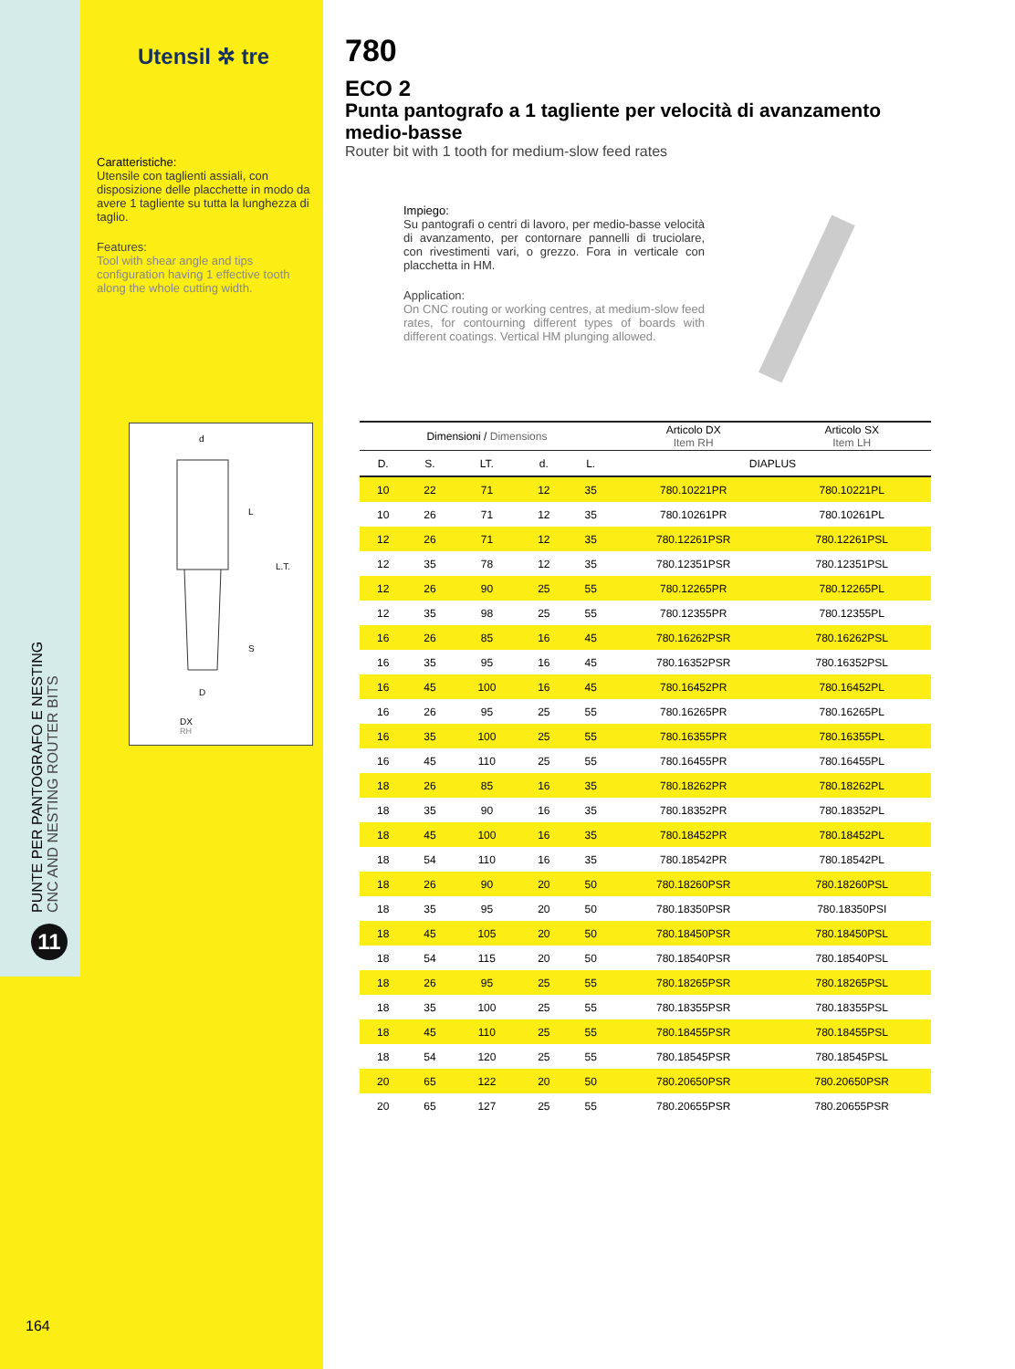PUNTE PER PANTOGRAFO E NESTING
CNC AND NESTING ROUTER BITS
11
164
Utensil ✲ tre
Caratteristiche:
Utensile con taglienti assiali, con disposizione delle placchette in modo da avere 1 tagliente su tutta la lunghezza di taglio.
Features:
Tool with shear angle and tips configuration having 1 effective tooth along the whole cutting width.
d
D
L
L.T.
S
DX
RH
780
ECO 2
Punta pantografo a 1 tagliente per velocità di avanzamento medio-basse
Router bit with 1 tooth for medium-slow feed rates
Impiego:
Su pantografi o centri di lavoro, per medio-basse velocità di avanzamento, per contornare pannelli di truciolare, con rivestimenti vari, o grezzo. Fora in verticale con placchetta in HM.
Application:
On CNC routing or working centres, at medium-slow feed rates, for contourning different types of boards with different coatings. Vertical HM plunging allowed.
| Dimensioni / Dimensions | | | | | Articolo DX Item RH | Articolo SX Item LH |
| --- | --- | --- | --- | --- | --- | --- |
| D. | S. | LT. | d. | L. | DIAPLUS | |
| 10 | 22 | 71 | 12 | 35 | 780.10221PR | 780.10221PL |
| 10 | 26 | 71 | 12 | 35 | 780.10261PR | 780.10261PL |
| 12 | 26 | 71 | 12 | 35 | 780.12261PSR | 780.12261PSL |
| 12 | 35 | 78 | 12 | 35 | 780.12351PSR | 780.12351PSL |
| 12 | 26 | 90 | 25 | 55 | 780.12265PR | 780.12265PL |
| 12 | 35 | 98 | 25 | 55 | 780.12355PR | 780.12355PL |
| 16 | 26 | 85 | 16 | 45 | 780.16262PSR | 780.16262PSL |
| 16 | 35 | 95 | 16 | 45 | 780.16352PSR | 780.16352PSL |
| 16 | 45 | 100 | 16 | 45 | 780.16452PR | 780.16452PL |
| 16 | 26 | 95 | 25 | 55 | 780.16265PR | 780.16265PL |
| 16 | 35 | 100 | 25 | 55 | 780.16355PR | 780.16355PL |
| 16 | 45 | 110 | 25 | 55 | 780.16455PR | 780.16455PL |
| 18 | 26 | 85 | 16 | 35 | 780.18262PR | 780.18262PL |
| 18 | 35 | 90 | 16 | 35 | 780.18352PR | 780.18352PL |
| 18 | 45 | 100 | 16 | 35 | 780.18452PR | 780.18452PL |
| 18 | 54 | 110 | 16 | 35 | 780.18542PR | 780.18542PL |
| 18 | 26 | 90 | 20 | 50 | 780.18260PSR | 780.18260PSL |
| 18 | 35 | 95 | 20 | 50 | 780.18350PSR | 780.18350PSI |
| 18 | 45 | 105 | 20 | 50 | 780.18450PSR | 780.18450PSL |
| 18 | 54 | 115 | 20 | 50 | 780.18540PSR | 780.18540PSL |
| 18 | 26 | 95 | 25 | 55 | 780.18265PSR | 780.18265PSL |
| 18 | 35 | 100 | 25 | 55 | 780.18355PSR | 780.18355PSL |
| 18 | 45 | 110 | 25 | 55 | 780.18455PSR | 780.18455PSL |
| 18 | 54 | 120 | 25 | 55 | 780.18545PSR | 780.18545PSL |
| 20 | 65 | 122 | 20 | 50 | 780.20650PSR | 780.20650PSR |
| 20 | 65 | 127 | 25 | 55 | 780.20655PSR | 780.20655PSR |